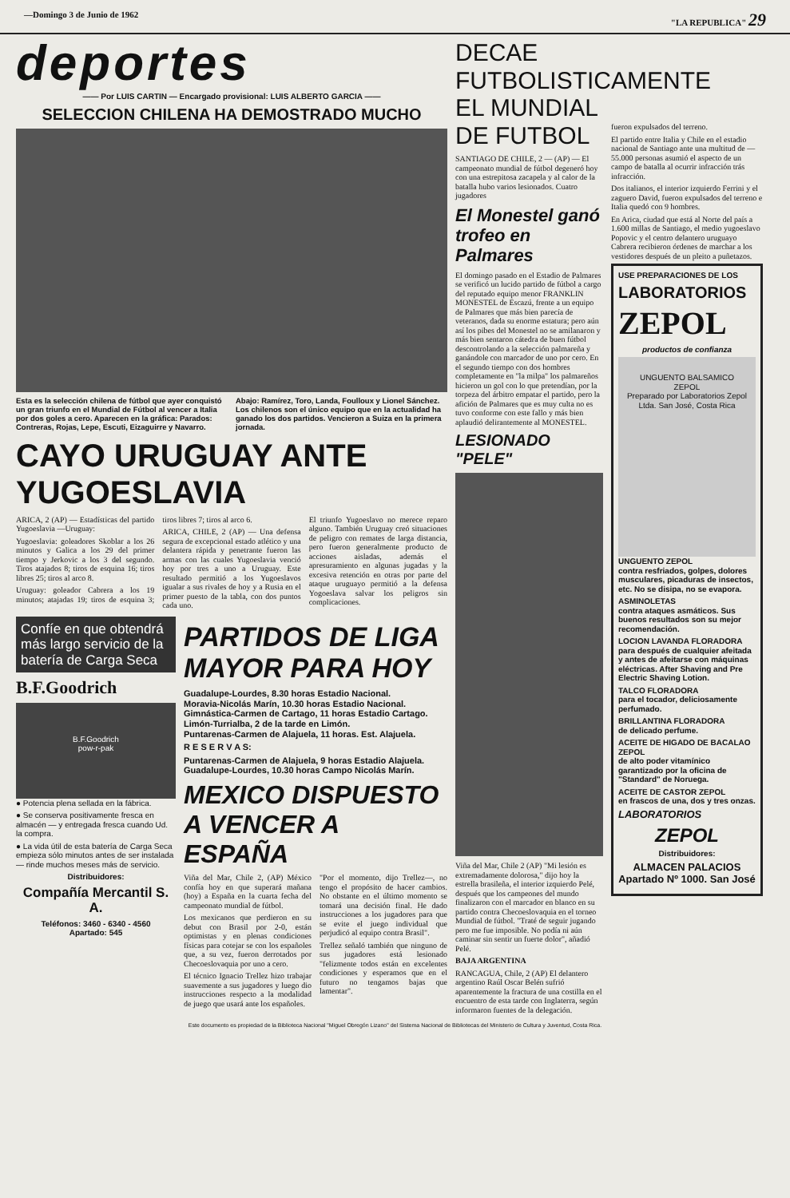—Domingo 3 de Junio de 1962 "LA REPUBLICA" 29
deportes
—— Por LUIS CARTIN — Encargado provisional: LUIS ALBERTO GARCIA ——
SELECCION CHILENA HA DEMOSTRADO MUCHO
Esta es la selección chilena de fútbol que ayer conquistó un gran triunfo en el Mundial de Fútbol al vencer a Italia por dos goles a cero. Aparecen en la gráfica: Parados: Contreras, Rojas, Lepe, Escuti, Eizaguirre y Navarro. Abajo: Ramírez, Toro, Landa, Foulloux y Lionel Sánchez. Los chilenos son el único equipo que en la actualidad ha ganado los dos partidos. Vencieron a Suiza en la primera jornada.
CAYO URUGUAY ANTE YUGOESLAVIA
ARICA, 2 (AP) — Estadísticas del partido Yugoeslavia —Uruguay:
Yugoeslavia: goleadores Skoblar a los 26 minutos y Galica a los 29 del primer tiempo y Jerkovic a los 3 del segundo. Tiros atajados 8; tiros de esquina 16; tiros libres 25; tiros al arco 8.
Uruguay: goleador Cabrera a los 19 minutos; atajadas 19; tiros de esquina 3; tiros libres 7; tiros al arco 6.
ARICA, CHILE, 2 (AP) — Una defensa segura de excepcional estado atlético y una delantera rápida y penetrante fueron las armas con las cuales Yugoeslavia venció hoy por tres a uno a Uruguay. Este resultado permitió a los Yugoeslavos igualar a sus rivales de hoy y a Rusia en el primer puesto de la tabla, con dos puntos cada uno.
El triunfo Yugoeslavo no merece reparo alguno. También Uruguay creó situaciones de peligro con remates de larga distancia, pero fueron generalmente producto de acciones aisladas, además el apresuramiento en algunas jugadas y la excesiva retención en otras por parte del ataque uruguayo permitió a la defensa Yogoeslava salvar los peligros sin complicaciones.
Confíe en que obtendrá más largo servicio de la batería de Carga Seca
B.F.Goodrich
B.F.Goodrich
pow-r-pak
● Potencia plena sellada en la fábrica.
● Se conserva positivamente fresca en almacén — y entregada fresca cuando Ud. la compra.
● La vida útil de esta batería de Carga Seca empieza sólo minutos antes de ser instalada — rinde muchos meses más de servicio.
Distribuidores:
Compañía Mercantil S. A.
Teléfonos: 3460 - 6340 - 4560
Apartado: 545
PARTIDOS DE LIGA MAYOR PARA HOY
Guadalupe-Lourdes, 8.30 horas Estadio Nacional.
Moravia-Nicolás Marín, 10.30 horas Estadio Nacional.
Gimnástica-Carmen de Cartago, 11 horas Estadio Cartago.
Limón-Turrialba, 2 de la tarde en Limón.
Puntarenas-Carmen de Alajuela, 11 horas. Est. Alajuela.
R E S E R V A S:
Puntarenas-Carmen de Alajuela, 9 horas Estadio Alajuela.
Guadalupe-Lourdes, 10.30 horas Campo Nicolás Marín.
MEXICO DISPUESTO A VENCER A ESPAÑA
Viña del Mar, Chile 2, (AP) México confía hoy en que superará mañana (hoy) a España en la cuarta fecha del campeonato mundial de fútbol.
Los mexicanos que perdieron en su debut con Brasil por 2-0, están optimistas y en plenas condiciones físicas para cotejar se con los españoles que, a su vez, fueron derrotados por Checoeslovaquia por uno a cero.
El técnico Ignacio Trellez hizo trabajar suavemente a sus jugadores y luego dio instrucciones respecto a la modalidad de juego que usará ante los españoles.
"Por el momento, dijo Trellez—, no tengo el propósito de hacer cambios. No obstante en el último momento se tomará una decisión final. He dado instrucciones a los jugadores para que se evite el juego individual que perjudicó al equipo contra Brasil".
Trellez señaló también que ninguno de sus jugadores está lesionado "felizmente todos están en excelentes condiciones y esperamos que en el futuro no tengamos bajas que lamentar".
DECAE FUTBOLISTICAMENTE EL MUNDIAL DE FUTBOL
SANTIAGO DE CHILE, 2 — (AP) — El campeonato mundial de fútbol degeneró hoy con una estrepitosa zacapela y al calor de la batalla hubo varios lesionados. Cuatro jugadores
El Monestel ganó trofeo en Palmares
El domingo pasado en el Estadio de Palmares se verificó un lucido partido de fútbol a cargo del reputado equipo menor FRANKLIN MONESTEL de Escazú, frente a un equipo de Palmares que más bien parecía de veteranos, dada su enorme estatura; pero aún así los pibes del Monestel no se amilanaron y más bien sentaron cátedra de buen fútbol descontrolando a la selección palmareña y ganándole con marcador de uno por cero. En el segundo tiempo con dos hombres completamente en "la milpa" los palmareños hicieron un gol con lo que pretendían, por la torpeza del árbitro empatar el partido, pero la afición de Palmares que es muy culta no es tuvo conforme con este fallo y más bien aplaudió delirantemente al MONESTEL.
LESIONADO "PELE"
Viña del Mar, Chile 2 (AP) "Mi lesión es extremadamente dolorosa," dijo hoy la estrella brasileña, el interior izquierdo Pelé, después que los campeones del mundo finalizaron con el marcador en blanco en su partido contra Checoeslovaquia en el torneo Mundial de fútbol. "Traté de seguir jugando pero me fue imposible. No podía ni aún caminar sin sentir un fuerte dolor", añadió Pelé.
BAJA ARGENTINA
RANCAGUA, Chile, 2 (AP) El delantero argentino Raúl Oscar Belén sufrió aparentemente la fractura de una costilla en el encuentro de esta tarde con Inglaterra, según informaron fuentes de la delegación.
fueron expulsados del terreno.
El partido entre Italia y Chile en el estadio nacional de Santiago ante una multitud de — 55.000 personas asumió el aspecto de un campo de batalla al ocurrir infracción trás infracción.
Dos italianos, el interior izquierdo Ferrini y el zaguero David, fueron expulsados del terreno e Italia quedó con 9 hombres.
En Arica, ciudad que está al Norte del país a 1.600 millas de Santiago, el medio yugoeslavo Popovic y el centro delantero uruguayo Cabrera recibieron órdenes de marchar a los vestidores después de un pleito a puñetazos.
USE PREPARACIONES DE LOS
LABORATORIOS
ZEPOL
productos de confianza
UNGUENTO BALSAMICO
ZEPOL
Preparado por Laboratorios Zepol Ltda. San José, Costa Rica
UNGUENTO ZEPOL
contra resfriados, golpes, dolores musculares, picaduras de insectos, etc. No se disipa, no se evapora.
ASMINOLETAS
contra ataques asmáticos. Sus buenos resultados son su mejor recomendación.
LOCION LAVANDA FLORADORA
para después de cualquier afeitada y antes de afeitarse con máquinas eléctricas. After Shaving and Pre Electric Shaving Lotion.
TALCO FLORADORA
para el tocador, deliciosamente perfumado.
BRILLANTINA FLORADORA
de delicado perfume.
ACEITE DE HIGADO DE BACALAO ZEPOL
de alto poder vitamínico garantizado por la oficina de "Standard" de Noruega.
ACEITE DE CASTOR ZEPOL
en frascos de una, dos y tres onzas.
LABORATORIOS
ZEPOL
Distribuidores:
ALMACEN PALACIOS
Apartado Nº 1000. San José
Este documento es propiedad de la Biblioteca Nacional "Miguel Obregón Lizano" del Sistema Nacional de Bibliotecas del Ministerio de Cultura y Juventud, Costa Rica.